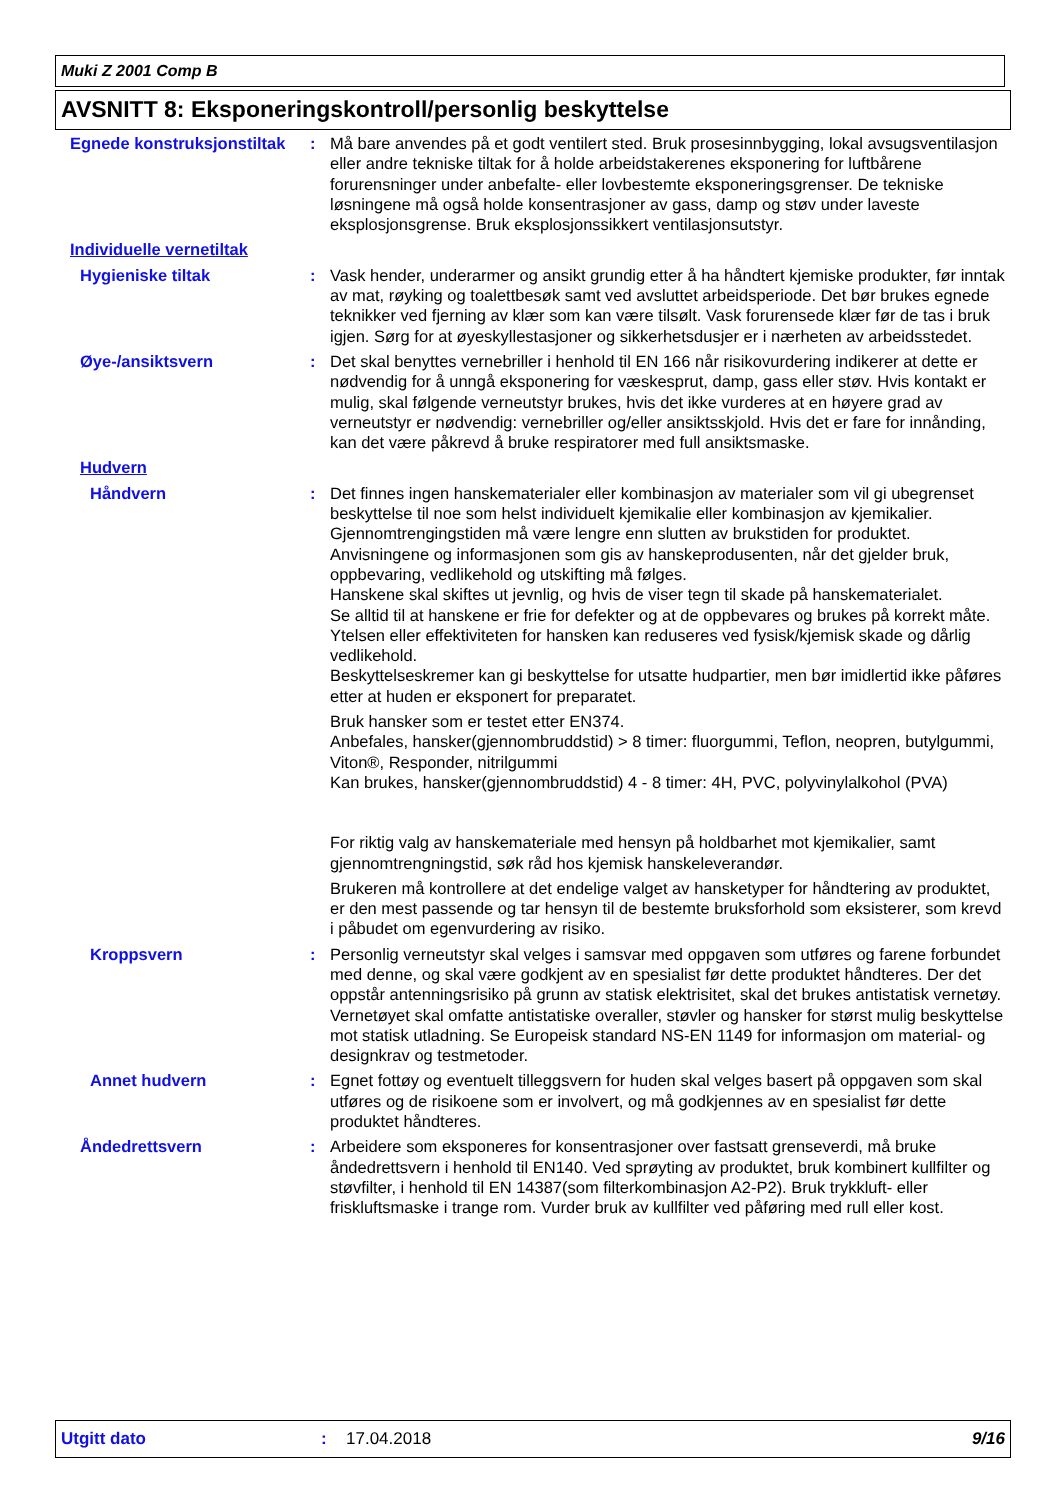Muki Z 2001 Comp B
AVSNITT 8: Eksponeringskontroll/personlig beskyttelse
Egnede konstruksjonstiltak
: Må bare anvendes på et godt ventilert sted. Bruk prosesinnbygging, lokal avsugsventilasjon eller andre tekniske tiltak for å holde arbeidstakerenes eksponering for luftbårene forurensninger under anbefalte- eller lovbestemte eksponeringsgrenser. De tekniske løsningene må også holde konsentrasjoner av gass, damp og støv under laveste eksplosjonsgrense. Bruk eksplosjonssikkert ventilasjonsutstyr.
Individuelle vernetiltak
Hygieniske tiltak : Vask hender, underarmer og ansikt grundig etter å ha håndtert kjemiske produkter, før inntak av mat, røyking og toalettbesøk samt ved avsluttet arbeidsperiode. Det bør brukes egnede teknikker ved fjerning av klær som kan være tilsølt. Vask forurensede klær før de tas i bruk igjen. Sørg for at øyeskyllestasjoner og sikkerhetsdusjer er i nærheten av arbeidsstedet.
Øye-/ansiktsvern : Det skal benyttes vernebriller i henhold til EN 166 når risikovurdering indikerer at dette er nødvendig for å unngå eksponering for væskesprut, damp, gass eller støv. Hvis kontakt er mulig, skal følgende verneutstyr brukes, hvis det ikke vurderes at en høyere grad av verneutstyr er nødvendig: vernebriller og/eller ansiktsskjold. Hvis det er fare for innånding, kan det være påkrevd å bruke respiratorer med full ansiktsmaske.
Hudvern
Håndvern : Det finnes ingen hanskematerialer eller kombinasjon av materialer som vil gi ubegrenset beskyttelse til noe som helst individuelt kjemikalie eller kombinasjon av kjemikalier.
Gjennomtrengingstiden må være lengre enn slutten av brukstiden for produktet.
Anvisningene og informasjonen som gis av hanskeprodusenten, når det gjelder bruk, oppbevaring, vedlikehold og utskifting må følges.
Hanskene skal skiftes ut jevnlig, og hvis de viser tegn til skade på hanskematerialet.
Se alltid til at hanskene er frie for defekter og at de oppbevares og brukes på korrekt måte.
Ytelsen eller effektiviteten for hansken kan reduseres ved fysisk/kjemisk skade og dårlig vedlikehold.
Beskyttelseskremer kan gi beskyttelse for utsatte hudpartier, men bør imidlertid ikke påføres etter at huden er eksponert for preparatet.
Bruk hansker som er testet etter EN374.
Anbefales, hansker(gjennombruddstid) > 8 timer: fluorgummi, Teflon, neopren, butylgummi, Viton®, Responder, nitrilgummi
Kan brukes, hansker(gjennombruddstid) 4 - 8 timer: 4H, PVC, polyvinylalkohol (PVA)
For riktig valg av hanskemateriale med hensyn på holdbarhet mot kjemikalier, samt gjennomtrengningstid, søk råd hos kjemisk hanskeleverandør.
Brukeren må kontrollere at det endelige valget av hansketyper for håndtering av produktet, er den mest passende og tar hensyn til de bestemte bruksforhold som eksisterer, som krevd i påbudet om egenvurdering av risiko.
Kroppsvern : Personlig verneutstyr skal velges i samsvar med oppgaven som utføres og farene forbundet med denne, og skal være godkjent av en spesialist før dette produktet håndteres. Der det oppstår antenningsrisiko på grunn av statisk elektrisitet, skal det brukes antistatisk vernetøy. Vernetøyet skal omfatte antistatiske overaller, støvler og hansker for størst mulig beskyttelse mot statisk utladning. Se Europeisk standard NS-EN 1149 for informasjon om material- og designkrav og testmetoder.
Annet hudvern : Egnet fottøy og eventuelt tilleggsvern for huden skal velges basert på oppgaven som skal utføres og de risikoene som er involvert, og må godkjennes av en spesialist før dette produktet håndteres.
Åndedrettsvern : Arbeidere som eksponeres for konsentrasjoner over fastsatt grenseverdi, må bruke åndedrettsvern i henhold til EN140. Ved sprøyting av produktet, bruk kombinert kullfilter og støvfilter, i henhold til EN 14387(som filterkombinasjon A2-P2). Bruk trykkluft- eller friskluftsmaske i trange rom. Vurder bruk av kullfilter ved påføring med rull eller kost.
Utgitt dato: 17.04.2018 9/16